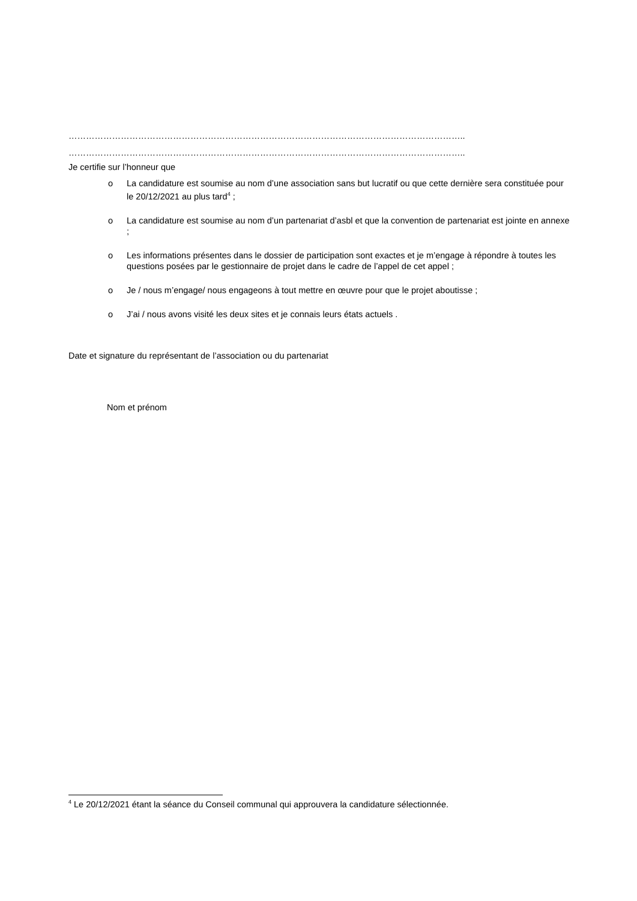………………………………………………………………………………………………………………………..
………………………………………………………………………………………………………………………..
Je certifie sur l’honneur que
o La candidature est soumise au nom d’une association sans but lucratif ou que cette dernière sera constituée pour le 20/12/2021 au plus tard<sup>4</sup> ;
o La candidature est soumise au nom d’un partenariat d’asbl et que la convention de partenariat est jointe en annexe ;
o Les informations présentes dans le dossier de participation sont exactes et je m’engage à répondre à toutes les questions posées par le gestionnaire de projet dans le cadre de l’appel de cet appel ;
o Je / nous m’engage/ nous engageons à tout mettre en œuvre pour que le projet aboutisse ;
o J’ai / nous avons visité les deux sites et je connais leurs états actuels .
Date et signature du représentant de l’association ou du partenariat
Nom et prénom
<sup>4</sup> Le 20/12/2021 étant la séance du Conseil communal qui approuvera la candidature sélectionnée.